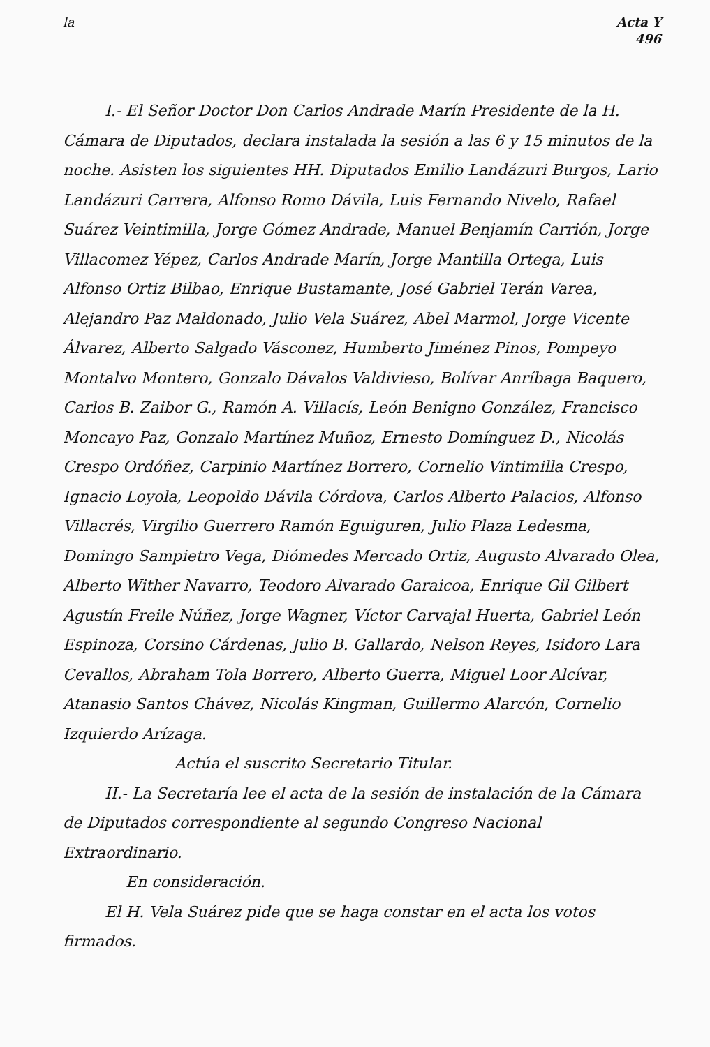la Acta Y
496
I.- El Señor Doctor Don Carlos Andrade Marín Presidente de la H. Cámara de Diputados, declara instalada la sesión a las 6 y 15 minutos de la noche. Asisten los siguientes HH. Diputados Emilio Landázuri Burgos, Lario Landázuri Carrera, Alfonso Romo Dávila, Luis Fernando Nivelo, Rafael Suárez Veintimilla, Jorge Gómez Andrade, Manuel Benjamín Carrión, Jorge Villacomez Yépez, Carlos Andrade Marín, Jorge Mantilla Ortega, Luis Alfonso Ortiz Bilbao, Enrique Bustamante, José Gabriel Terán Varea, Alejandro Paz Maldonado, Julio Vela Suárez, Abel Marmol, Jorge Vicente Álvarez, Alberto Salgado Vásconez, Humberto Jiménez Pinos, Pompeyo Montalvo Montero, Gonzalo Dávalos Valdivieso, Bolívar Anríbaga Baquero, Carlos B. Zaibor G., Ramón A. Villacís, León Benigno González, Francisco Moncayo Paz, Gonzalo Martínez Muñoz, Ernesto Domínguez D., Nicolás Crespo Ordóñez, Carpinio Martínez Borrero, Cornelio Vintimilla Crespo, Ignacio Loyola, Leopoldo Dávila Córdova, Carlos Alberto Palacios, Alfonso Villacrés, Virgilio Guerrero Ramón Eguiguren, Julio Plaza Ledesma, Domingo Sampietro Vega, Diómedes Mercado Ortiz, Augusto Alvarado Olea, Alberto Wither Navarro, Teodoro Alvarado Garaicoa, Enrique Gil Gilbert Agustín Freile Núñez, Jorge Wagner, Víctor Carvajal Huerta, Gabriel León Espinoza, Corsino Cárdenas, Julio B. Gallardo, Nelson Reyes, Isidoro Lara Cevallos, Abraham Tola Borrero, Alberto Guerra, Miguel Loor Alcívar, Atanasio Santos Chávez, Nicolás Kingman, Guillermo Alarcón, Cornelio Izquierdo Arízaga.
Actúa el suscrito Secretario Titular.
II.- La Secretaría lee el acta de la sesión de instalación de la Cámara de Diputados correspondiente al segundo Congreso Nacional Extraordinario.
En consideración.
El H. Vela Suárez pide que se haga constar en el acta los votos firmados.